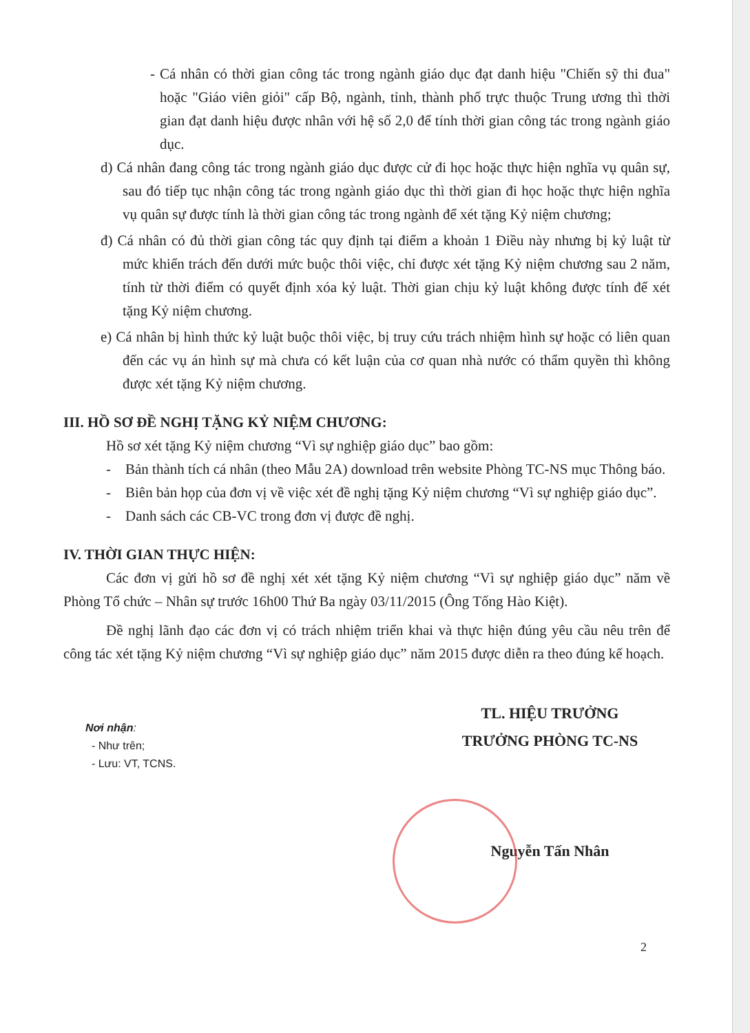- Cá nhân có thời gian công tác trong ngành giáo dục đạt danh hiệu "Chiến sỹ thi đua" hoặc "Giáo viên giỏi" cấp Bộ, ngành, tỉnh, thành phố trực thuộc Trung ương thì thời gian đạt danh hiệu được nhân với hệ số 2,0 để tính thời gian công tác trong ngành giáo dục.
d) Cá nhân đang công tác trong ngành giáo dục được cử đi học hoặc thực hiện nghĩa vụ quân sự, sau đó tiếp tục nhận công tác trong ngành giáo dục thì thời gian đi học hoặc thực hiện nghĩa vụ quân sự được tính là thời gian công tác trong ngành để xét tặng Kỷ niệm chương;
đ) Cá nhân có đủ thời gian công tác quy định tại điểm a khoản 1 Điều này nhưng bị kỷ luật từ mức khiển trách đến dưới mức buộc thôi việc, chỉ được xét tặng Kỷ niệm chương sau 2 năm, tính từ thời điểm có quyết định xóa kỷ luật. Thời gian chịu kỷ luật không được tính để xét tặng Kỷ niệm chương.
e) Cá nhân bị hình thức kỷ luật buộc thôi việc, bị truy cứu trách nhiệm hình sự hoặc có liên quan đến các vụ án hình sự mà chưa có kết luận của cơ quan nhà nước có thẩm quyền thì không được xét tặng Kỷ niệm chương.
III. HỒ SƠ ĐỀ NGHỊ TẶNG KỶ NIỆM CHƯƠNG:
Hồ sơ xét tặng Kỷ niệm chương “Vì sự nghiệp giáo dục” bao gồm:
- Bản thành tích cá nhân (theo Mẫu 2A) download trên website Phòng TC-NS mục Thông báo.
- Biên bản họp của đơn vị về việc xét đề nghị tặng Kỷ niệm chương “Vì sự nghiệp giáo dục”.
- Danh sách các CB-VC trong đơn vị được đề nghị.
IV. THỜI GIAN THỰC HIỆN:
Các đơn vị gửi hồ sơ đề nghị xét xét tặng Kỷ niệm chương “Vì sự nghiệp giáo dục” năm về Phòng Tổ chức – Nhân sự trước 16h00 Thứ Ba ngày 03/11/2015 (Ông Tống Hào Kiệt).
Đề nghị lãnh đạo các đơn vị có trách nhiệm triển khai và thực hiện đúng yêu cầu nêu trên để công tác xét tặng Kỷ niệm chương “Vì sự nghiệp giáo dục” năm 2015 được diễn ra theo đúng kế hoạch.
Nơi nhận:
- Như trên;
- Lưu: VT, TCNS.
TL. HIỆU TRƯỞNG
TRƯỞNG PHÒNG TC-NS
Nguyễn Tấn Nhân
2